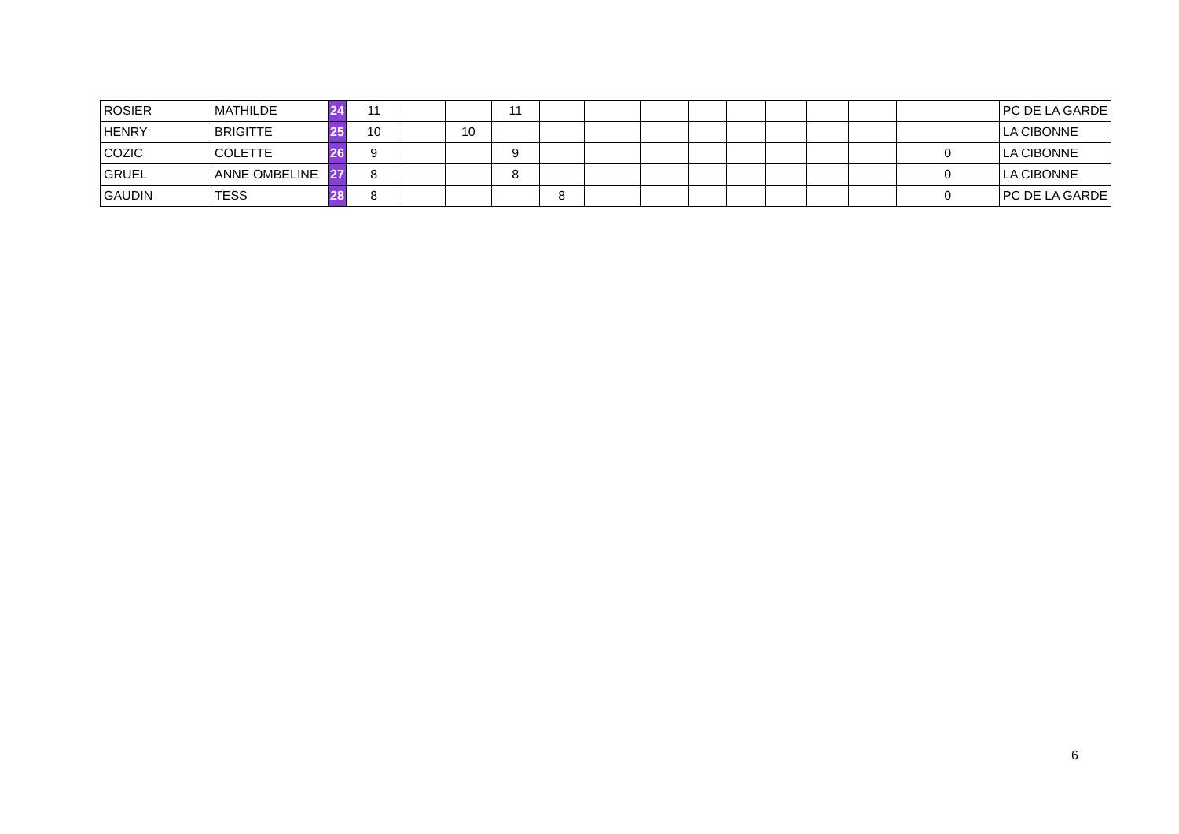| ROSIER | MATHILDE | 24 | 11 | | | 11 | | | | | | | | | | PC DE LA GARDE |
| HENRY | BRIGITTE | 25 | 10 | | 10 | | | | | | | | | | | LA CIBONNE |
| COZIC | COLETTE | 26 | 9 | | | 9 | | | | | | | | | 0 | LA CIBONNE |
| GRUEL | ANNE OMBELINE | 27 | 8 | | | 8 | | | | | | | | | 0 | LA CIBONNE |
| GAUDIN | TESS | 28 | 8 | | | | 8 | | | | | | | | 0 | PC DE LA GARDE |
6